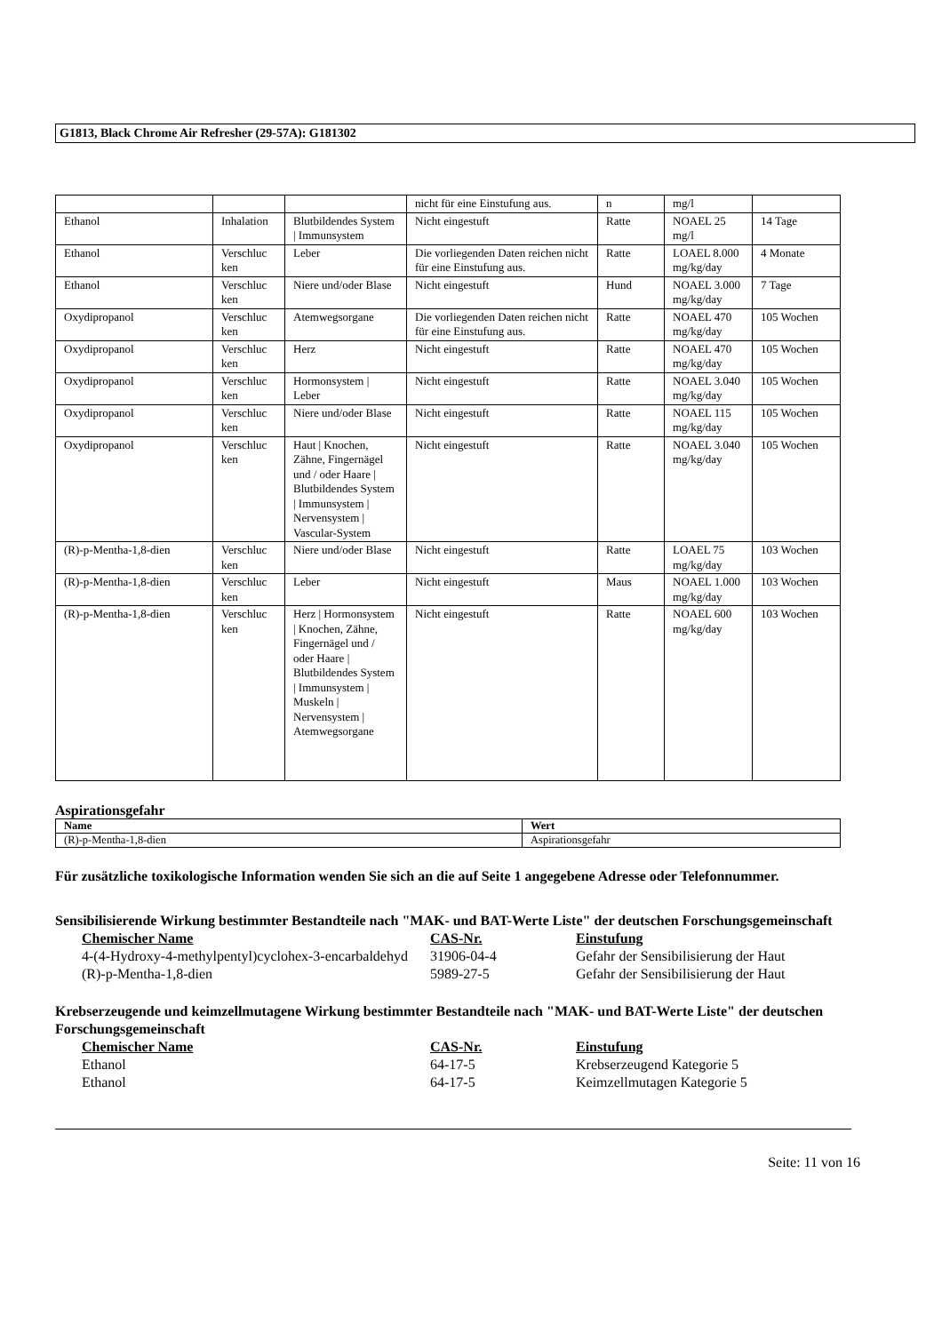G1813, Black Chrome Air Refresher (29-57A): G181302
| | | | nicht für eine Einstufung aus. | n | mg/l | |
| Ethanol | Inhalation | Blutbildendes System / Immunsystem | Nicht eingestuft | Ratte | NOAEL 25 mg/l | 14 Tage |
| Ethanol | Verschluc ken | Leber | Die vorliegenden Daten reichen nicht für eine Einstufung aus. | Ratte | LOAEL 8.000 mg/kg/day | 4 Monate |
| Ethanol | Verschluc ken | Niere und/oder Blase | Nicht eingestuft | Hund | NOAEL 3.000 mg/kg/day | 7 Tage |
| Oxydipropanol | Verschluc ken | Atemwegsorgane | Die vorliegenden Daten reichen nicht für eine Einstufung aus. | Ratte | NOAEL 470 mg/kg/day | 105 Wochen |
| Oxydipropanol | Verschluc ken | Herz | Nicht eingestuft | Ratte | NOAEL 470 mg/kg/day | 105 Wochen |
| Oxydipropanol | Verschluc ken | Hormonsystem / Leber | Nicht eingestuft | Ratte | NOAEL 3.040 mg/kg/day | 105 Wochen |
| Oxydipropanol | Verschluc ken | Niere und/oder Blase | Nicht eingestuft | Ratte | NOAEL 115 mg/kg/day | 105 Wochen |
| Oxydipropanol | Verschluc ken | Haut / Knochen, Zähne, Fingernägel und / oder Haare / Blutbildendes System / Immunsystem / Nervensystem / Vascular-System | Nicht eingestuft | Ratte | NOAEL 3.040 mg/kg/day | 105 Wochen |
| (R)-p-Mentha-1,8-dien | Verschluc ken | Niere und/oder Blase | Nicht eingestuft | Ratte | LOAEL 75 mg/kg/day | 103 Wochen |
| (R)-p-Mentha-1,8-dien | Verschluc ken | Leber | Nicht eingestuft | Maus | NOAEL 1.000 mg/kg/day | 103 Wochen |
| (R)-p-Mentha-1,8-dien | Verschluc ken | Herz / Hormonsystem / Knochen, Zähne, Fingernägel und / oder Haare / Blutbildendes System / Immunsystem / Muskeln / Nervensystem / Atemwegsorgane | Nicht eingestuft | Ratte | NOAEL 600 mg/kg/day | 103 Wochen |
Aspirationsgefahr
| Name | Wert |
| --- | --- |
| (R)-p-Mentha-1,8-dien | Aspirationsgefahr |
Für zusätzliche toxikologische Information wenden Sie sich an die auf Seite 1 angegebene Adresse oder Telefonnummer.
Sensibilisierende Wirkung bestimmter Bestandteile nach "MAK- und BAT-Werte Liste" der deutschen Forschungsgemeinschaft
| Chemischer Name | CAS-Nr. | Einstufung |
| --- | --- | --- |
| 4-(4-Hydroxy-4-methylpentyl)cyclohex-3-encarbaldehyd | 31906-04-4 | Gefahr der Sensibilisierung der Haut |
| (R)-p-Mentha-1,8-dien | 5989-27-5 | Gefahr der Sensibilisierung der Haut |
Krebserzeugende und keimzellmutagene Wirkung bestimmter Bestandteile nach "MAK- und BAT-Werte Liste" der deutschen Forschungsgemeinschaft
| Chemischer Name | CAS-Nr. | Einstufung |
| --- | --- | --- |
| Ethanol | 64-17-5 | Krebserzeugend Kategorie 5 |
| Ethanol | 64-17-5 | Keimzellmutagen Kategorie 5 |
Seite: 11 von 16